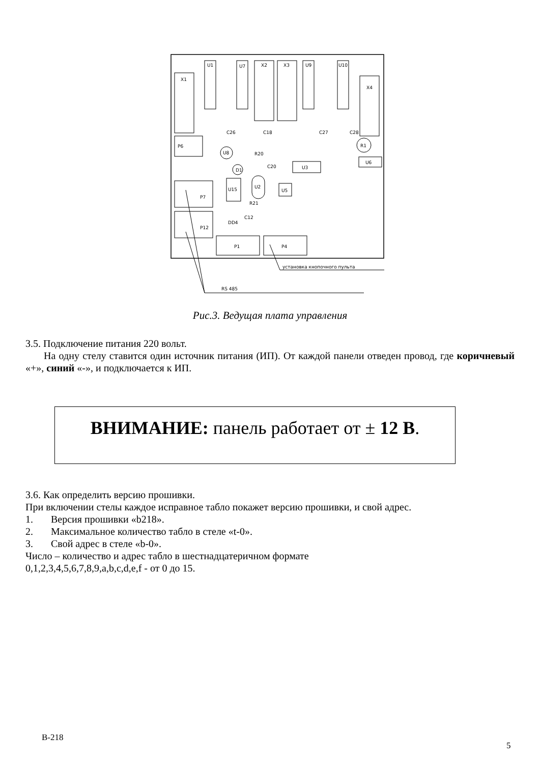X1
U1
U7
X2
X3
U9
U10
X4
P6
U8
D1
U3
U6
R1
U15
U5
U2
P7
P12
P1
P4
C26
C18
C27
C28
R20
C20
R21
C12
DD4
установка кнопочного пульта
RS 485
Рис.3. Ведущая плата управления
3.5. Подключение питания 220 вольт.
На одну стелу ставится один источник питания (ИП). От каждой панели отведен провод, где коричневый «+», синий «-», и подключается к ИП.
ВНИМАНИЕ: панель работает от ± 12 В.
3.6. Как определить версию прошивки.
При включении стелы каждое исправное табло покажет версию прошивки, и свой адрес.
1. Версия прошивки «b218».
2. Максимальное количество табло в стеле «t-0».
3. Свой адрес в стеле «b-0».
Число – количество и адрес табло в шестнадцатеричном формате
0,1,2,3,4,5,6,7,8,9,a,b,c,d,e,f - от 0 до 15.
B-218
5